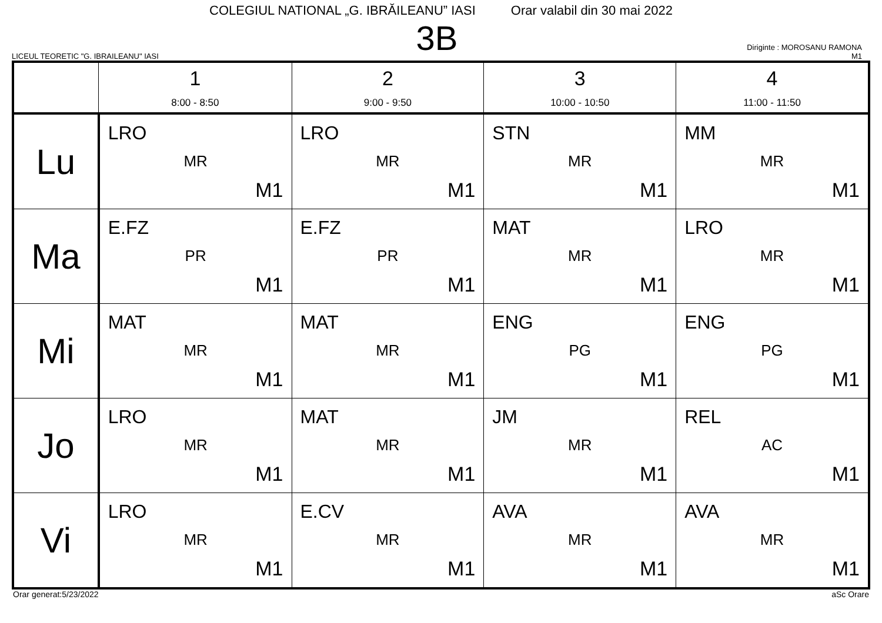COLEGIUL NATIONAL „G. IBRĂILEANU” IASI Orar valabil din 30 mai 2022
LICEUL TEORETIC "G. IBRAILEANU" IASI
3B
Diriginte : MOROSANU RAMONA
M1
| | 1 8:00 - 8:50 | 2 9:00 - 9:50 | 3 10:00 - 10:50 | 4 11:00 - 11:50 |
| --- | --- | --- | --- | --- |
| Lu | LRO MR M1 | LRO MR M1 | STN MR M1 | MM MR M1 |
| Ma | E.FZ PR M1 | E.FZ PR M1 | MAT MR M1 | LRO MR M1 |
| Mi | MAT MR M1 | MAT MR M1 | ENG PG M1 | ENG PG M1 |
| Jo | LRO MR M1 | MAT MR M1 | JM MR M1 | REL AC M1 |
| Vi | LRO MR M1 | E.CV MR M1 | AVA MR M1 | AVA MR M1 |
Orar generat:5/23/2022 aSc Orare